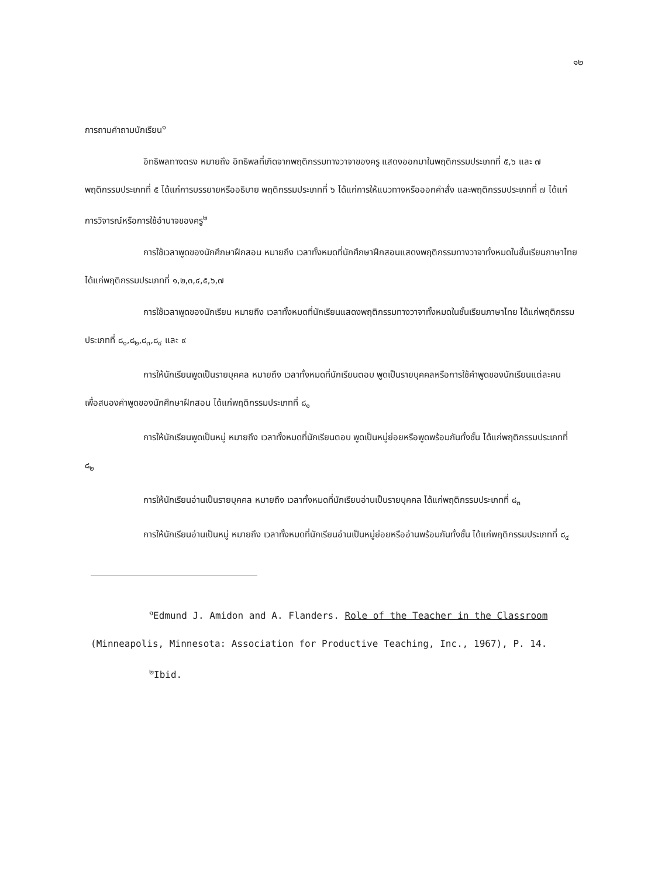๑๒
การถามคำถามนักเรียน<sup>๑</sup>
อิทธิพลทางตรง หมายถึง อิทธิพลที่เกิดจากพฤติกรรมทางวาจาของครู แสดงออกมาในพฤติกรรมประเภทที่ ๕,๖ และ ๗ พฤติกรรมประเภทที่ ๕ ได้แก่การบรรยายหรืออธิบาย พฤติกรรมประเภทที่ ๖ ได้แก่การให้แนวทางหรือออกคำสั่ง และพฤติกรรมประเภทที่ ๗ ได้แก่การวิจารณ์หรือการใช้อำนาจของครู<sup>๒</sup>
การใช้เวลาพูดของนักศึกษาฝึกสอน หมายถึง เวลาทั้งหมดที่นักศึกษาฝึกสอนแสดงพฤติกรรมทางวาจาทั้งหมดในชั้นเรียนภาษาไทย ได้แก่พฤติกรรมประเภทที่ ๑,๒,๓,๔,๕,๖,๗
การใช้เวลาพูดของนักเรียน หมายถึง เวลาทั้งหมดที่นักเรียนแสดงพฤติกรรมทางวาจาทั้งหมดในชั้นเรียนภาษาไทย ได้แก่พฤติกรรมประเภทที่ ๘<sub>๑</sub>,๘<sub>๒</sub>,๘<sub>๓</sub>,๘<sub>๔</sub> และ ๙
การให้นักเรียนพูดเป็นรายบุคคล หมายถึง เวลาทั้งหมดที่นักเรียนตอบ พูดเป็นรายบุคคลหรือการใช้คำพูดของนักเรียนแต่ละคน เพื่อสนองคำพูดของนักศึกษาฝึกสอน ได้แก่พฤติกรรมประเภทที่ ๘<sub>๑</sub>
การให้นักเรียนพูดเป็นหมู่ หมายถึง เวลาทั้งหมดที่นักเรียนตอบ พูดเป็นหมู่ย่อยหรือพูดพร้อมกันทั้งชั้น ได้แก่พฤติกรรมประเภทที่ ๘<sub>๒</sub>
การให้นักเรียนอ่านเป็นรายบุคคล หมายถึง เวลาทั้งหมดที่นักเรียนอ่านเป็นรายบุคคล ได้แก่พฤติกรรมประเภทที่ ๘<sub>๓</sub>
การให้นักเรียนอ่านเป็นหมู่ หมายถึง เวลาทั้งหมดที่นักเรียนอ่านเป็นหมู่ย่อยหรืออ่านพร้อมกันทั้งชั้น ได้แก่พฤติกรรมประเภทที่ ๘<sub>๔</sub>
<sup>๑</sup> Edmund J. Amidon and A. Flanders. Role of the Teacher in the Classroom (Minneapolis, Minnesota: Association for Productive Teaching, Inc., 1967), P. 14.
<sup>๒</sup> Ibid.